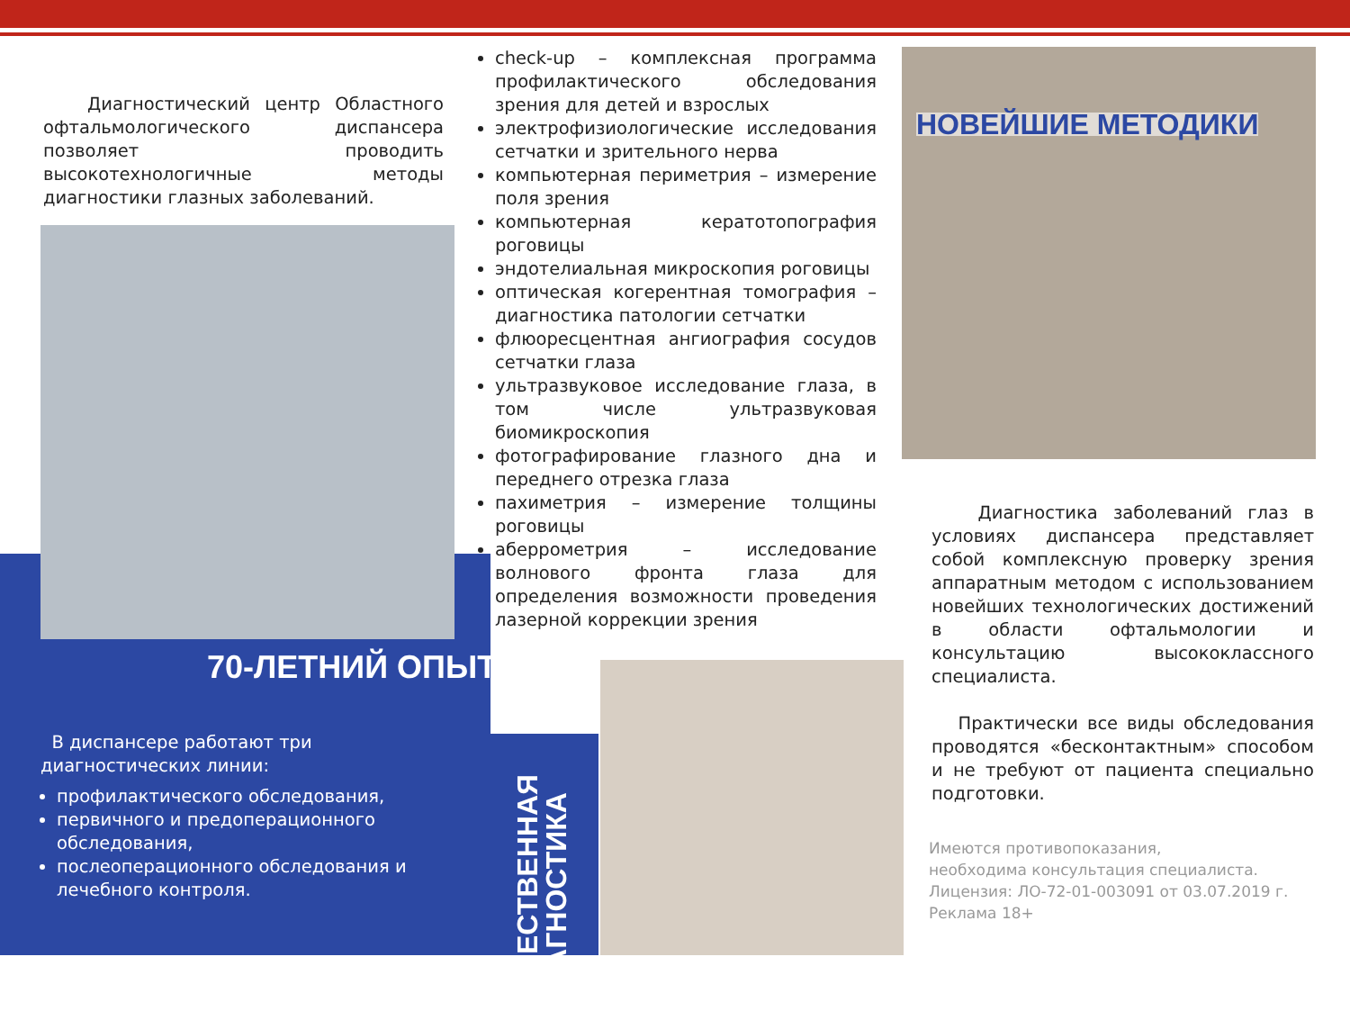Диагностический центр Областного офтальмологического диспансера позволяет проводить высокотехнологичные методы диагностики глазных заболеваний.
70-ЛЕТНИЙ ОПЫТ
В диспансере работают три диагностических линии:
профилактического обследования,
первичного и предоперационного обследования,
послеоперационного обследования и лечебного контроля.
check-up – комплексная программа профилактического обследования зрения для детей и взрослых
электрофизиологические исследования сетчатки и зрительного нерва
компьютерная периметрия – измерение поля зрения
компьютерная кератотопография роговицы
эндотелиальная микроскопия роговицы
оптическая когерентная томография – диагностика патологии сетчатки
флюоресцентная ангиография сосудов сетчатки глаза
ультразвуковое исследование глаза, в том числе ультразвуковая биомикроскопия
фотографирование глазного дна и переднего отрезка глаза
пахиметрия – измерение толщины роговицы
аберрометрия – исследование волнового фронта глаза для определения возможности проведения лазерной коррекции зрения
КАЧЕСТВЕННАЯ ДИАГНОСТИКА
НОВЕЙШИЕ МЕТОДИКИ
Диагностика заболеваний глаз в условиях диспансера представляет собой комплексную проверку зрения аппаратным методом с использованием новейших технологических достижений в области офтальмологии и консультацию высококлассного специалиста.
Практически все виды обследования проводятся «бесконтактным» способом и не требуют от пациента специально подготовки.
Имеются противопоказания,
необходима консультация специалиста.
Лицензия: ЛО-72-01-003091 от 03.07.2019 г.
Реклама 18+